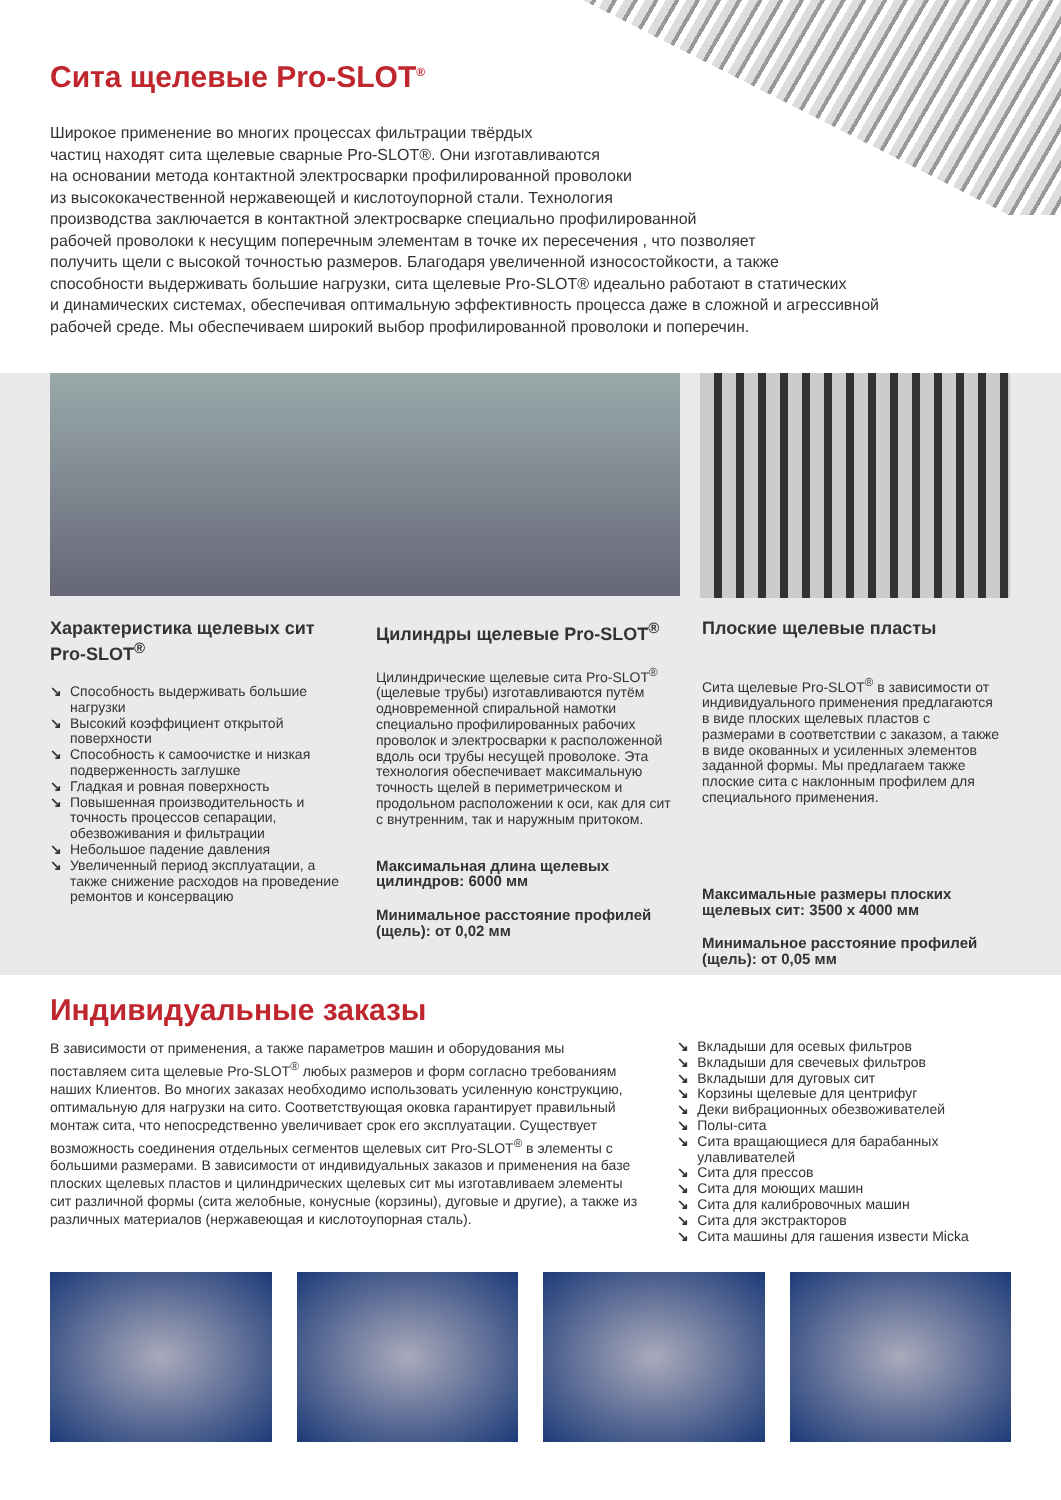Сита щелевые Pro-SLOT<sup>®</sup>
Широкое применение во многих процессах фильтрации твёрдых
частиц находят сита щелевые сварные Pro-SLOT®. Они изготавливаются
на основании метода контактной электросварки профилированной проволоки
из высококачественной нержавеющей и кислотоупорной стали. Технология
производства заключается в контактной электросварке специально профилированной
рабочей проволоки к несущим поперечным элементам в точке их пересечения , что позволяет
получить щели с высокой точностью размеров. Благодаря увеличенной износостойкости, а также
способности выдерживать большие нагрузки, сита щелевые Pro-SLOT® идеально работают в статических
и динамических системах, обеспечивая оптимальную эффективность процесса даже в сложной и агрессивной
рабочей среде. Мы обеспечиваем широкий выбор профилированной проволоки и поперечин.
Характеристика щелевых сит Pro-SLOT<sup>®</sup>
↘ Способность выдерживать большие нагрузки
↘ Высокий коэффициент открытой поверхности
↘ Способность к самоочистке и низкая подверженность заглушке
↘ Гладкая и ровная поверхность
↘ Повышенная производительность и точность процессов сепарации, обезвоживания и фильтрации
↘ Небольшое падение давления
↘ Увеличенный период эксплуатации, а также снижение расходов на проведение ремонтов и консервацию
Цилиндры щелевые Pro-SLOT<sup>®</sup>
Цилиндрические щелевые сита Pro-SLOT<sup>®</sup> (щелевые трубы) изготавливаются путём одновременной спиральной намотки специально профилированных рабочих проволок и электросварки к расположенной вдоль оси трубы несущей проволоке. Эта технология обеспечивает максимальную точность щелей в периметрическом и продольном расположении к оси, как для сит с внутренним, так и наружным притоком.
Максимальная длина щелевых цилиндров: 6000 мм
Минимальное расстояние профилей (щель): от 0,02 мм
Плоские щелевые пласты
Сита щелевые Pro-SLOT<sup>®</sup> в зависимости от индивидуального применения предлагаются в виде плоских щелевых пластов с размерами в соответствии с заказом, а также в виде окованных и усиленных элементов заданной формы. Мы предлагаем также плоские сита с наклонным профилем для специального применения.
Максимальные размеры плоских щелевых сит: 3500 х 4000 мм
Минимальное расстояние профилей (щель): от 0,05 мм
Индивидуальные заказы
В зависимости от применения, а также параметров машин и оборудования мы поставляем сита щелевые Pro-SLOT<sup>®</sup> любых размеров и форм согласно требованиям наших Клиентов. Во многих заказах необходимо использовать усиленную конструкцию, оптимальную для нагрузки на сито. Соответствующая оковка гарантирует правильный монтаж сита, что непосредственно увеличивает срок его эксплуатации. Существует возможность соединения отдельных сегментов щелевых сит Pro-SLOT<sup>®</sup> в элементы с большими размерами. В зависимости от индивидуальных заказов и применения на базе плоских щелевых пластов и цилиндрических щелевых сит мы изготавливаем элементы сит различной формы (сита желобные, конусные (корзины), дуговые и другие), а также из различных материалов (нержавеющая и кислотоупорная сталь).
↘ Вкладыши для осевых фильтров
↘ Вкладыши для свечевых фильтров
↘ Вкладыши для дуговых сит
↘ Корзины щелевые для центрифуг
↘ Деки вибрационных обезвоживателей
↘ Полы-сита
↘ Сита вращающиеся для барабанных улавливателей
↘ Сита для прессов
↘ Сита для моющих машин
↘ Сита для калибровочных машин
↘ Сита для экстракторов
↘ Сита машины для гашения извести Micka